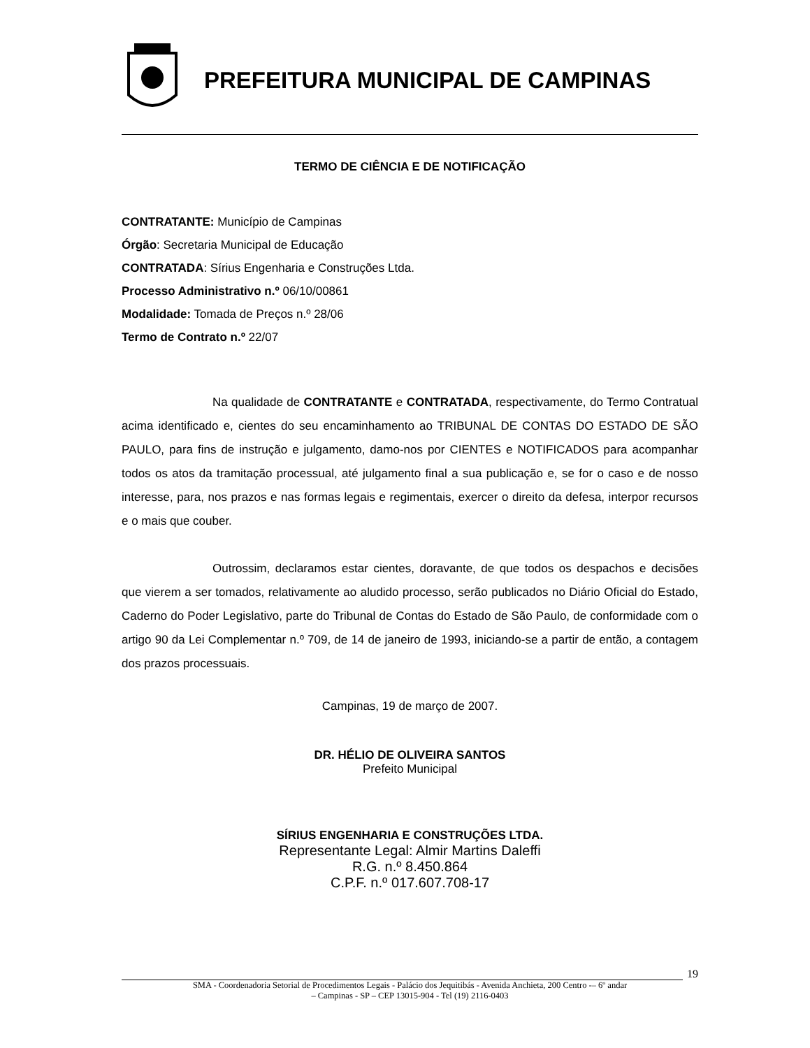PREFEITURA MUNICIPAL DE CAMPINAS
TERMO DE CIÊNCIA E DE NOTIFICAÇÃO
CONTRATANTE: Município de Campinas
Órgão: Secretaria Municipal de Educação
CONTRATADA: Sírius Engenharia e Construções Ltda.
Processo Administrativo n.º 06/10/00861
Modalidade: Tomada de Preços n.º 28/06
Termo de Contrato n.º 22/07
Na qualidade de CONTRATANTE e CONTRATADA, respectivamente, do Termo Contratual acima identificado e, cientes do seu encaminhamento ao TRIBUNAL DE CONTAS DO ESTADO DE SÃO PAULO, para fins de instrução e julgamento, damo-nos por CIENTES e NOTIFICADOS para acompanhar todos os atos da tramitação processual, até julgamento final a sua publicação e, se for o caso e de nosso interesse, para, nos prazos e nas formas legais e regimentais, exercer o direito da defesa, interpor recursos e o mais que couber.
Outrossim, declaramos estar cientes, doravante, de que todos os despachos e decisões que vierem a ser tomados, relativamente ao aludido processo, serão publicados no Diário Oficial do Estado, Caderno do Poder Legislativo, parte do Tribunal de Contas do Estado de São Paulo, de conformidade com o artigo 90 da Lei Complementar n.º 709, de 14 de janeiro de 1993, iniciando-se a partir de então, a contagem dos prazos processuais.
Campinas, 19 de março de 2007.
DR. HÉLIO DE OLIVEIRA SANTOS
Prefeito Municipal
SÍRIUS ENGENHARIA E CONSTRUÇÕES LTDA.
Representante Legal: Almir Martins Daleffi
R.G. n.º 8.450.864
C.P.F. n.º 017.607.708-17
19
SMA - Coordenadoria Setorial de Procedimentos Legais - Palácio dos Jequitibás - Avenida Anchieta, 200 Centro -– 6º andar
– Campinas - SP – CEP 13015-904 - Tel (19) 2116-0403